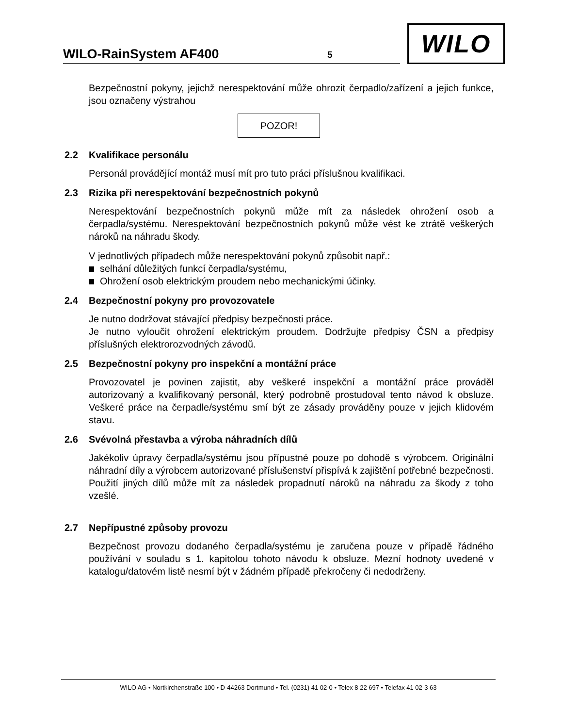WILO-RainSystem AF400 5
WILO
Bezpečnostní pokyny, jejichž nerespektování může ohrozit čerpadlo/zařízení a jejich funkce, jsou označeny výstrahou
POZOR!
2.2 Kvalifikace personálu
Personál provádějící montáž musí mít pro tuto práci příslušnou kvalifikaci.
2.3 Rizika při nerespektování bezpečnostních pokynů
Nerespektování bezpečnostních pokynů může mít za následek ohrožení osob a čerpadla/systému. Nerespektování bezpečnostních pokynů může vést ke ztrátě veškerých nároků na náhradu škody.
V jednotlivých případech může nerespektování pokynů způsobit např.:
selhání důležitých funkcí čerpadla/systému,
Ohrožení osob elektrickým proudem nebo mechanickými účinky.
2.4 Bezpečnostní pokyny pro provozovatele
Je nutno dodržovat stávající předpisy bezpečnosti práce.
Je nutno vyloučit ohrožení elektrickým proudem. Dodržujte předpisy ČSN a předpisy příslušných elektrorozvodných závodů.
2.5 Bezpečnostní pokyny pro inspekční a montážní práce
Provozovatel je povinen zajistit, aby veškeré inspekční a montážní práce prováděl autorizovaný a kvalifikovaný personál, který podrobně prostudoval tento návod k obsluze. Veškeré práce na čerpadle/systému smí být ze zásady prováděny pouze v jejich klidovém stavu.
2.6 Svévolná přestavba a výroba náhradních dílů
Jakékoliv úpravy čerpadla/systému jsou přípustné pouze po dohodě s výrobcem. Originální náhradní díly a výrobcem autorizované příslušenství přispívá k zajištění potřebné bezpečnosti. Použití jiných dílů může mít za následek propadnutí nároků na náhradu za škody z toho vzešlé.
2.7 Nepřípustné způsoby provozu
Bezpečnost provozu dodaného čerpadla/systému je zaručena pouze v případě řádného používání v souladu s 1. kapitolou tohoto návodu k obsluze. Mezní hodnoty uvedené v katalogu/datovém listě nesmí být v žádném případě překročeny či nedodrženy.
WILO AG • Nortkirchenstraße 100 • D-44263 Dortmund • Tel. (0231) 41 02-0 • Telex 8 22 697 • Telefax 41 02-3 63